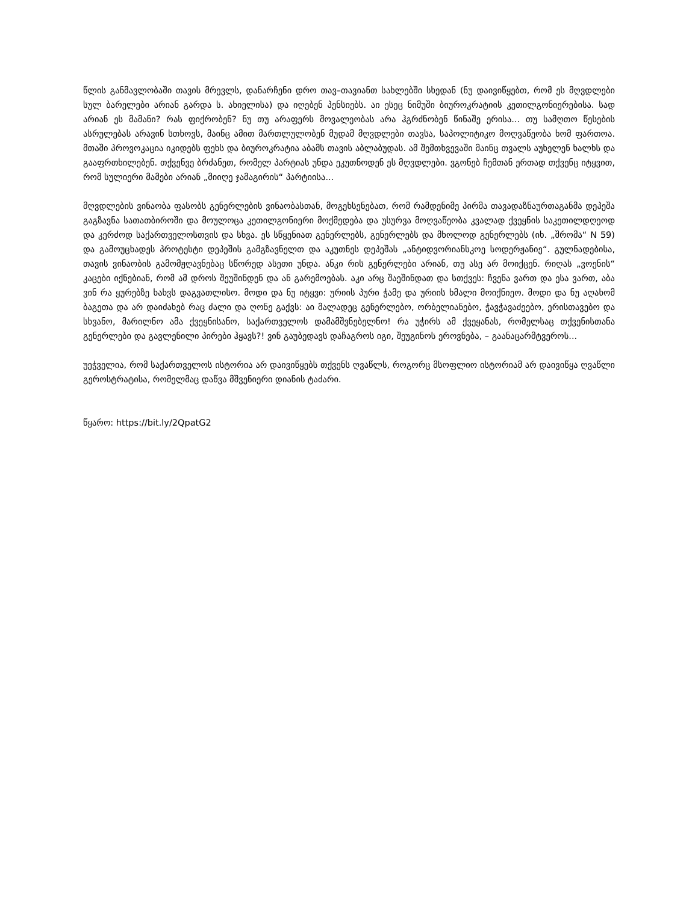წლის განმავლობაში თავის მრევლს, დანარჩენი დრო თავ–თავიანთ სახლებში სხედან (ნუ დაივიწყებთ, რომ ეს მღვდლები სულ ბარელები არიან გარდა ს. ახიელისა) და იღებენ პენსიებს. აი ესეც ნიმუში ბიუროკრატიის კეთილგონიერებისა. სად არიან ეს მამანი? რას ფიქრობენ? ნუ თუ არაფერს მოვალეობას არა ჰგრძნობენ წინაშე ერისა... თუ სამღთო წესების ასრულებას არავინ სთხოვს, მაინც ამით მართლულობენ მუდამ მღვდლები თავსა, საპოლიტიკო მოღვაწეობა ხომ ფართოა. მთაში პროვოკაცია იკიდებს ფეხს და ბიუროკრატია აბამს თავის აბლაბუდას. ამ შემთხვევაში მაინც თვალს აუხელენ ხალხს და გააფრთხილებენ. თქვენვე ბრძანეთ, რომელ პარტიას უნდა ეკუთნოდენ ეს მღვდლები. ვგონებ ჩემთან ერთად თქვენც იტყვით, რომ სულიერი მამები არიან „მიიღე ჯამაგირის“ პარტიისა...
მღვდლების ვინაობა ფასობს გენერლების ვინაობასთან, მოგეხსენებათ, რომ რამდენიმე პირმა თავადაზნაურთაგანმა დეპეშა გაგზავნა სათათბიროში და მოულოცა კეთილგონიერი მოქმედება და უსურვა მოღვაწეობა კვალად ქვეყნის საკეთილდღეოდ და კერძოდ საქართველოსთვის და სხვა. ეს სწყენიათ გენერლებს, გენერლებს და მხოლოდ გენერლებს (იხ. „შრომა“ N 59) და გამოუცხადეს პროტესტი დეპეშის გამგზავნელთ და აკუთნეს დეპეშას „ანტიდვორიანსკოე სოდერჟანიე“. გულნადებისა, თავის ვინაობის გამომჟღავნებაც სწორედ ასეთი უნდა. ანკი რის გენერლები არიან, თუ ასე არ მოიქცენ. რიღას „ვოენის“ კაცები იქნებიან, რომ ამ დროს შეუშინდენ და ან გარემოებას. აკი არც შაეშინდათ და სთქვეს: ჩვენა ვართ და ესა ვართ, აბა ვინ რა ყურებზე ხახვს დაგვათლისო. მოდი და ნუ იტყვი: ურიის პური ჭამე და ურიის ხმალი მოიქნიეო. მოდი და ნუ აღახომ ბაგეთა და არ დაიძახებ რაც ძალი და ღონე გაქვს: აი მალადეც გენერლებო, ორბელიანებო, ჭავჭავაძეებო, ერისთავებო და სხვანო, მარილნო ამა ქვეყნისანო, საქართველოს დამამშვნებელნო! რა უჭირს ამ ქვეყანას, რომელსაც თქვენისთანა გენერლები და გავლენილი პირები ჰყავს?! ვინ გაუბედავს დაჩაგროს იგი, შეუგინოს ეროვნება, – გაანაცარმტვეროს...
უეჭველია, რომ საქართველოს ისტორია არ დაივიწყებს თქვენს ღვაწლს, როგორც მსოფლიო ისტორიამ არ დაივიწყა ღვაწლი გეროსტრატისა, რომელმაც დაწვა მშვენიერი დიანის ტაძარი.
წყარო: https://bit.ly/2QpatG2